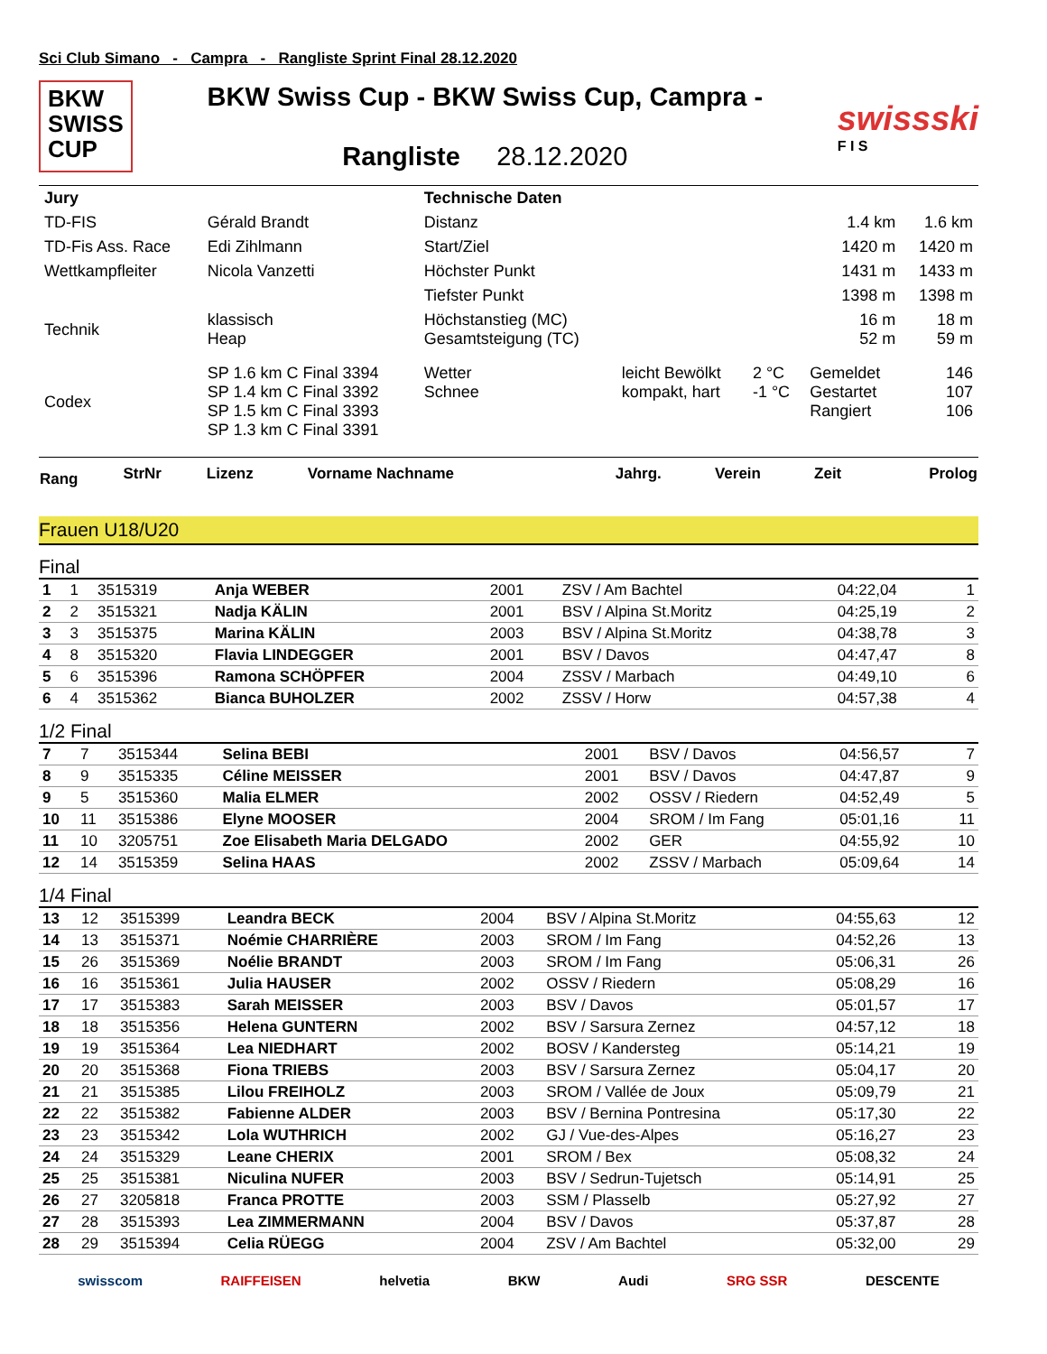Sci Club Simano - Campra - Rangliste Sprint Final 28.12.2020
BKW
SWISS
CUP
BKW Swiss Cup - BKW Swiss Cup, Campra -
Rangliste 28.12.2020
swissski
F I S
| Jury | | Technische Daten | | | | |
| TD-FIS | Gérald Brandt | Distanz | | | 1.4 km | 1.6 km |
| TD-Fis Ass. Race | Edi Zihlmann | Start/Ziel | | | 1420 m | 1420 m |
| Wettkampfleiter | Nicola Vanzetti | Höchster Punkt | | | 1431 m | 1433 m |
| | | Tiefster Punkt | | | 1398 m | 1398 m |
| Technik | klassisch Heap | Höchstanstieg (MC) Gesamtsteigung (TC) | | | 16 m 52 m | 18 m 59 m |
| Codex | SP 1.6 km C Final 3394 SP 1.4 km C Final 3392 SP 1.5 km C Final 3393 SP 1.3 km C Final 3391 | Wetter Schnee | leicht Bewölkt kompakt, hart | 2 °C -1 °C | Gemeldet Gestartet Rangiert | 146 107 106 |
| Rang | StrNr | Lizenz | Vorname Nachname | Jahrg. | Verein | Zeit | Prolog |
| --- | --- | --- | --- | --- | --- | --- | --- |
Frauen U18/U20
Final
| 1 | 1 | 3515319 | Anja WEBER | 2001 | ZSV / Am Bachtel | 04:22,04 | 1 |
| 2 | 2 | 3515321 | Nadja KÄLIN | 2001 | BSV / Alpina St.Moritz | 04:25,19 | 2 |
| 3 | 3 | 3515375 | Marina KÄLIN | 2003 | BSV / Alpina St.Moritz | 04:38,78 | 3 |
| 4 | 8 | 3515320 | Flavia LINDEGGER | 2001 | BSV / Davos | 04:47,47 | 8 |
| 5 | 6 | 3515396 | Ramona SCHÖPFER | 2004 | ZSSV / Marbach | 04:49,10 | 6 |
| 6 | 4 | 3515362 | Bianca BUHOLZER | 2002 | ZSSV / Horw | 04:57,38 | 4 |
1/2 Final
| 7 | 7 | 3515344 | Selina BEBI | 2001 | BSV / Davos | 04:56,57 | 7 |
| 8 | 9 | 3515335 | Céline MEISSER | 2001 | BSV / Davos | 04:47,87 | 9 |
| 9 | 5 | 3515360 | Malia ELMER | 2002 | OSSV / Riedern | 04:52,49 | 5 |
| 10 | 11 | 3515386 | Elyne MOOSER | 2004 | SROM / Im Fang | 05:01,16 | 11 |
| 11 | 10 | 3205751 | Zoe Elisabeth Maria DELGADO | 2002 | GER | 04:55,92 | 10 |
| 12 | 14 | 3515359 | Selina HAAS | 2002 | ZSSV / Marbach | 05:09,64 | 14 |
1/4 Final
| 13 | 12 | 3515399 | Leandra BECK | 2004 | BSV / Alpina St.Moritz | 04:55,63 | 12 |
| 14 | 13 | 3515371 | Noémie CHARRIÈRE | 2003 | SROM / Im Fang | 04:52,26 | 13 |
| 15 | 26 | 3515369 | Noélie BRANDT | 2003 | SROM / Im Fang | 05:06,31 | 26 |
| 16 | 16 | 3515361 | Julia HAUSER | 2002 | OSSV / Riedern | 05:08,29 | 16 |
| 17 | 17 | 3515383 | Sarah MEISSER | 2003 | BSV / Davos | 05:01,57 | 17 |
| 18 | 18 | 3515356 | Helena GUNTERN | 2002 | BSV / Sarsura Zernez | 04:57,12 | 18 |
| 19 | 19 | 3515364 | Lea NIEDHART | 2002 | BOSV / Kandersteg | 05:14,21 | 19 |
| 20 | 20 | 3515368 | Fiona TRIEBS | 2003 | BSV / Sarsura Zernez | 05:04,17 | 20 |
| 21 | 21 | 3515385 | Lilou FREIHOLZ | 2003 | SROM / Vallée de Joux | 05:09,79 | 21 |
| 22 | 22 | 3515382 | Fabienne ALDER | 2003 | BSV / Bernina Pontresina | 05:17,30 | 22 |
| 23 | 23 | 3515342 | Lola WUTHRICH | 2002 | GJ / Vue-des-Alpes | 05:16,27 | 23 |
| 24 | 24 | 3515329 | Leane CHERIX | 2001 | SROM / Bex | 05:08,32 | 24 |
| 25 | 25 | 3515381 | Niculina NUFER | 2003 | BSV / Sedrun-Tujetsch | 05:14,91 | 25 |
| 26 | 27 | 3205818 | Franca PROTTE | 2003 | SSM / Plasselb | 05:27,92 | 27 |
| 27 | 28 | 3515393 | Lea ZIMMERMANN | 2004 | BSV / Davos | 05:37,87 | 28 |
| 28 | 29 | 3515394 | Celia RÜEGG | 2004 | ZSV / Am Bachtel | 05:32,00 | 29 |
swisscom RAIFFEISEN helvetia BKW Audi SRG SSR DESCENTE